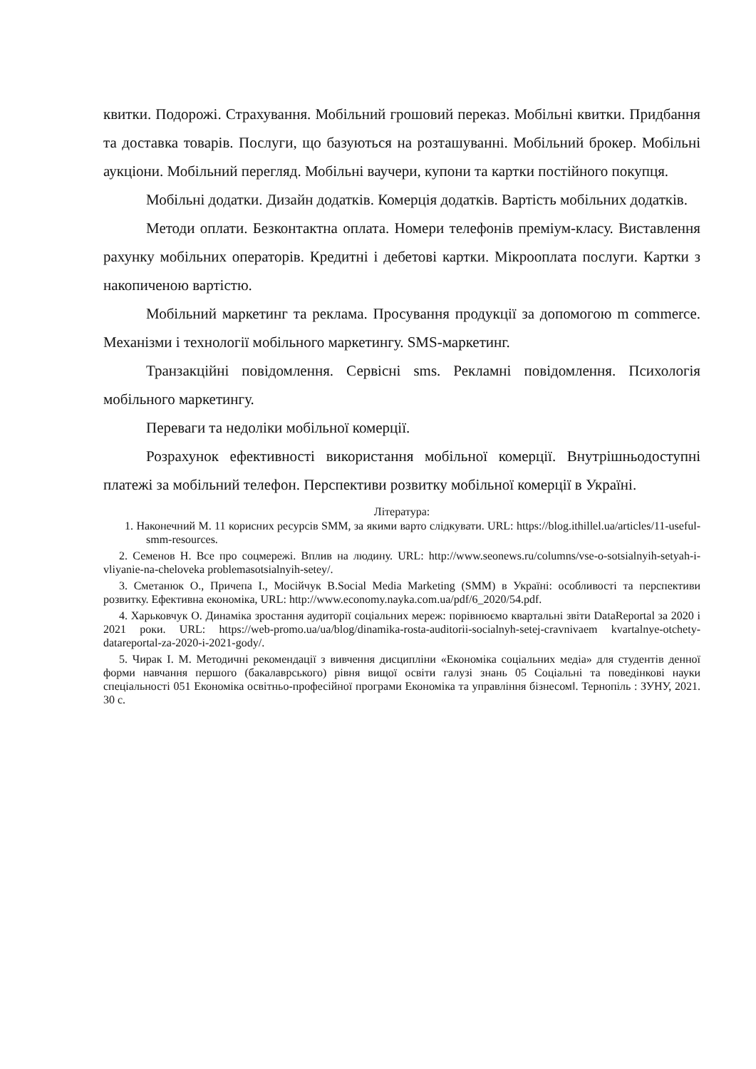квитки. Подорожі. Страхування. Мобільний грошовий переказ. Мобільні квитки. Придбання та доставка товарів. Послуги, що базуються на розташуванні. Мобільний брокер. Мобільні аукціони. Мобільний перегляд. Мобільні ваучери, купони та картки постійного покупця.
Мобільні додатки. Дизайн додатків. Комерція додатків. Вартість мобільних додатків.
Методи оплати. Безконтактна оплата. Номери телефонів преміум-класу. Виставлення рахунку мобільних операторів. Кредитні і дебетові картки. Мікрооплата послуги. Картки з накопиченою вартістю.
Мобільний маркетинг та реклама. Просування продукції за допомогою m commerce. Механізми і технології мобільного маркетингу. SMS-маркетинг.
Транзакційні повідомлення. Сервісні sms. Рекламні повідомлення. Психологія мобільного маркетингу.
Переваги та недоліки мобільної комерції.
Розрахунок ефективності використання мобільної комерції. Внутрішньодоступні платежі за мобільний телефон. Перспективи розвитку мобільної комерції в Україні.
Література:
1. Наконечний М. 11 корисних ресурсів SMM, за якими варто слідкувати. URL: https://blog.ithillel.ua/articles/11-useful-smm-resources.
2. Семенов Н. Все про соцмережі. Вплив на людину. URL: http://www.seonews.ru/columns/vse-o-sotsialnyih-setyah-i-vliyanie-na-cheloveka problemasotsialnyih-setey/.
3. Сметанюк О., Причепа І., Мосійчук В.Social Media Marketing (SMM) в Україні: особливості та перспективи розвитку. Ефективна економіка, URL: http://www.economy.nayka.com.ua/pdf/6_2020/54.pdf.
4. Харьковчук О. Динаміка зростання аудиторії соціальних мереж: порівнюємо квартальні звіти DataReportal за 2020 і 2021 роки. URL: https://web-promo.ua/ua/blog/dinamika-rosta-auditorii-socialnyh-setej-cravnivaem kvartalnye-otchety-datareportal-za-2020-i-2021-gody/.
5. Чирак І. М. Методичні рекомендації з вивчення дисципліни «Економіка соціальних медіа» для студентів денної форми навчання першого (бакалаврського) рівня вищої освіти галузі знань 05 Соціальні та поведінкові науки спеціальності 051 Економіка освітньо-професійної програми Економіка та управління бізнесом‖. Тернопіль : ЗУНУ, 2021. 30 с.